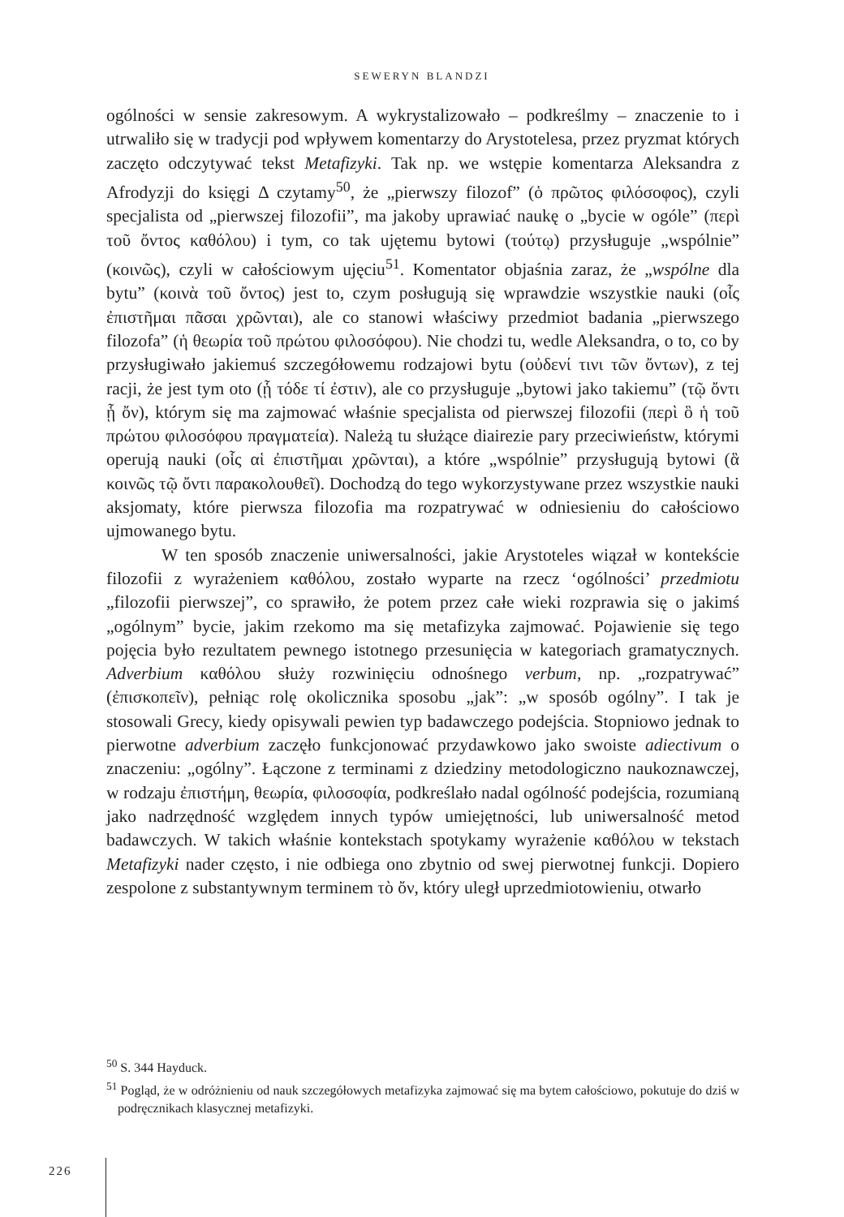SEWERYN BLANDZI
ogólności w sensie zakresowym. A wykrystalizowało – podkreślmy – znaczenie to i utrwaliło się w tradycji pod wpływem komentarzy do Arystotelesa, przez pryzmat których zaczęto odczytywać tekst Metafizyki. Tak np. we wstępie komentarza Aleksandra z Afrodyzji do księgi Δ czytamy<sup>50</sup>, że „pierwszy filozof” (ὁ πρῶτος φιλόσοφος), czyli specjalista od „pierwszej filozofii”, ma jakoby uprawiać naukę o „bycie w ogóle” (περὶ τοῦ ὄντος καθόλου) i tym, co tak ujętemu bytowi (τούτῳ) przysługuje „wspólnie” (κοινῶς), czyli w całościowym ujęciu<sup>51</sup>. Komentator objaśnia zaraz, że „wspólne dla bytu” (κοινὰ τοῦ ὄντος) jest to, czym posługują się wprawdzie wszystkie nauki (οἷς ἐπιστῆμαι πᾶσαι χρῶνται), ale co stanowi właściwy przedmiot badania „pierwszego filozofa” (ἡ θεωρία τοῦ πρώτου φιλοσόφου). Nie chodzi tu, wedle Aleksandra, o to, co by przysługiwało jakiemuś szczegółowemu rodzajowi bytu (οὐδενί τινι τῶν ὄντων), z tej racji, że jest tym oto (ᾗ τόδε τί ἐστιν), ale co przysługuje „bytowi jako takiemu” (τῷ ὄντι ᾗ ὄν), którym się ma zajmować właśnie specjalista od pierwszej filozofii (περὶ ὃ ἡ τοῦ πρώτου φιλοσόφου πραγματεία). Należą tu służące diairezie pary przeciwieństw, którymi operują nauki (οἷς αἱ ἐπιστῆμαι χρῶνται), a które „wspólnie” przysługują bytowi (ἃ κοινῶς τῷ ὄντι παρακολουθεῖ). Dochodzą do tego wykorzystywane przez wszystkie nauki aksjomaty, które pierwsza filozofia ma rozpatrywać w odniesieniu do całościowo ujmowanego bytu.
W ten sposób znaczenie uniwersalności, jakie Arystoteles wiązał w kontekście filozofii z wyrażeniem καθόλου, zostało wyparte na rzecz ‘ogólności’ przedmiotu „filozofii pierwszej”, co sprawiło, że potem przez całe wieki rozprawia się o jakimś „ogólnym” bycie, jakim rzekomo ma się metafizyka zajmować. Pojawienie się tego pojęcia było rezultatem pewnego istotnego przesunięcia w kategoriach gramatycznych. Adverbium καθόλου służy rozwinięciu odnośnego verbum, np. „rozpatrywać” (ἐπισκοπεῖν), pełniąc rolę okolicznika sposobu „jak”: „w sposób ogólny”. I tak je stosowali Grecy, kiedy opisywali pewien typ badawczego podejścia. Stopniowo jednak to pierwotne adverbium zaczęło funkcjonować przydawkowo jako swoiste adiectivum o znaczeniu: „ogólny”. Łączone z terminami z dziedziny metodologiczno naukoznawczej, w rodzaju ἐπιστήμη, θεωρία, φιλοσοφία, podkreślało nadal ogólność podejścia, rozumianą jako nadrzędność względem innych typów umiejętności, lub uniwersalność metod badawczych. W takich właśnie kontekstach spotykamy wyrażenie καθόλου w tekstach Metafizyki nader często, i nie odbiega ono zbytnio od swej pierwotnej funkcji. Dopiero zespolone z substantywnym terminem τὸ ὄν, który uległ uprzedmiotowieniu, otwarło
<sup>50</sup> S. 344 Hayduck.
<sup>51</sup> Pogląd, że w odróżnieniu od nauk szczegółowych metafizyka zajmować się ma bytem całościowo, pokutuje do dziś w podręcznikach klasycznej metafizyki.
226